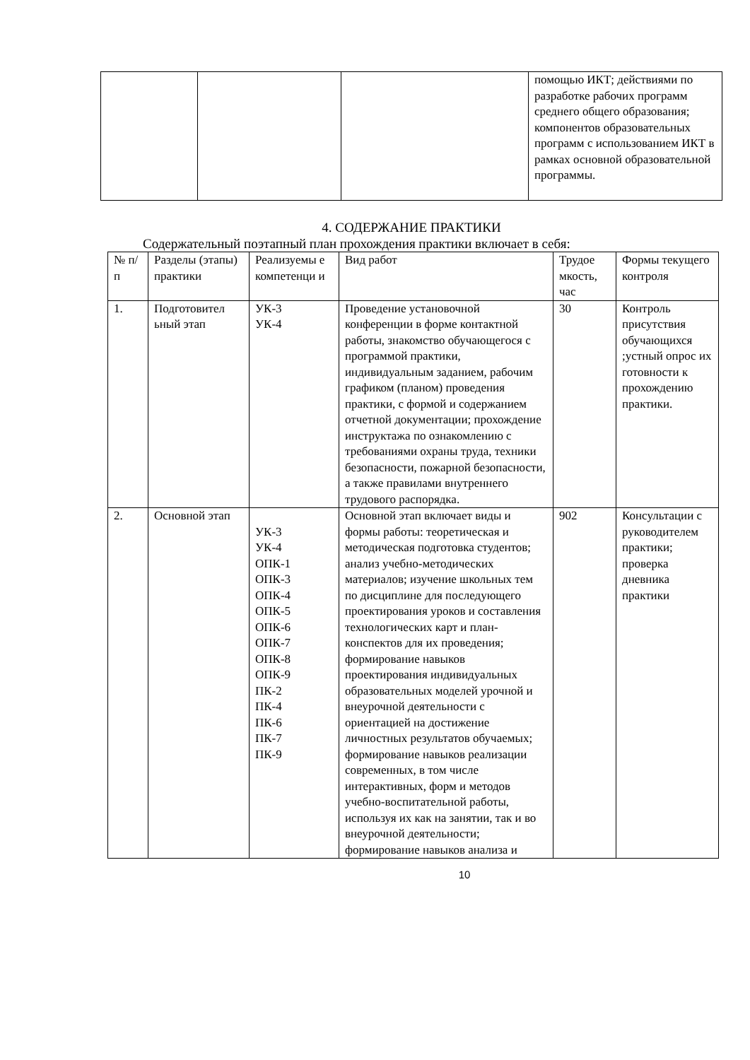| | | | помощью ИКТ; действиями по разработке рабочих программ среднего общего образования; компонентов образовательных программ с использованием ИКТ в рамках основной образовательной программы. |
4. СОДЕРЖАНИЕ ПРАКТИКИ
Содержательный поэтапный план прохождения практики включает в себя:
| № п/п | Разделы (этапы) практики | Реализуемы е компетенци и | Вид работ | Трудое мкость, час | Формы текущего контроля |
| --- | --- | --- | --- | --- | --- |
| 1. | Подготовител ьный этап | УК-3 УК-4 | Проведение установочной конференции в форме контактной работы, знакомство обучающегося с программой практики, индивидуальным заданием, рабочим графиком (планом) проведения практики, с формой и содержанием отчетной документации; прохождение инструктажа по ознакомлению с требованиями охраны труда, техники безопасности, пожарной безопасности, а также правилами внутреннего трудового распорядка. | 30 | Контроль присутствия обучающихся ;устный опрос их готовности к прохождению практики. |
| 2. | Основной этап | УК-3 УК-4 ОПК-1 ОПК-3 ОПК-4 ОПК-5 ОПК-6 ОПК-7 ОПК-8 ОПК-9 ПК-2 ПК-4 ПК-6 ПК-7 ПК-9 | Основной этап включает виды и формы работы: теоретическая и методическая подготовка студентов; анализ учебно-методических материалов; изучение школьных тем по дисциплине для последующего проектирования уроков и составления технологических карт и план-конспектов для их проведения; формирование навыков проектирования индивидуальных образовательных моделей урочной и внеурочной деятельности с ориентацией на достижение личностных результатов обучаемых; формирование навыков реализации современных, в том числе интерактивных, форм и методов учебно-воспитательной работы, используя их как на занятии, так и во внеурочной деятельности; формирование навыков анализа и | 902 | Консультации с руководителем практики; проверка дневника практики |
10